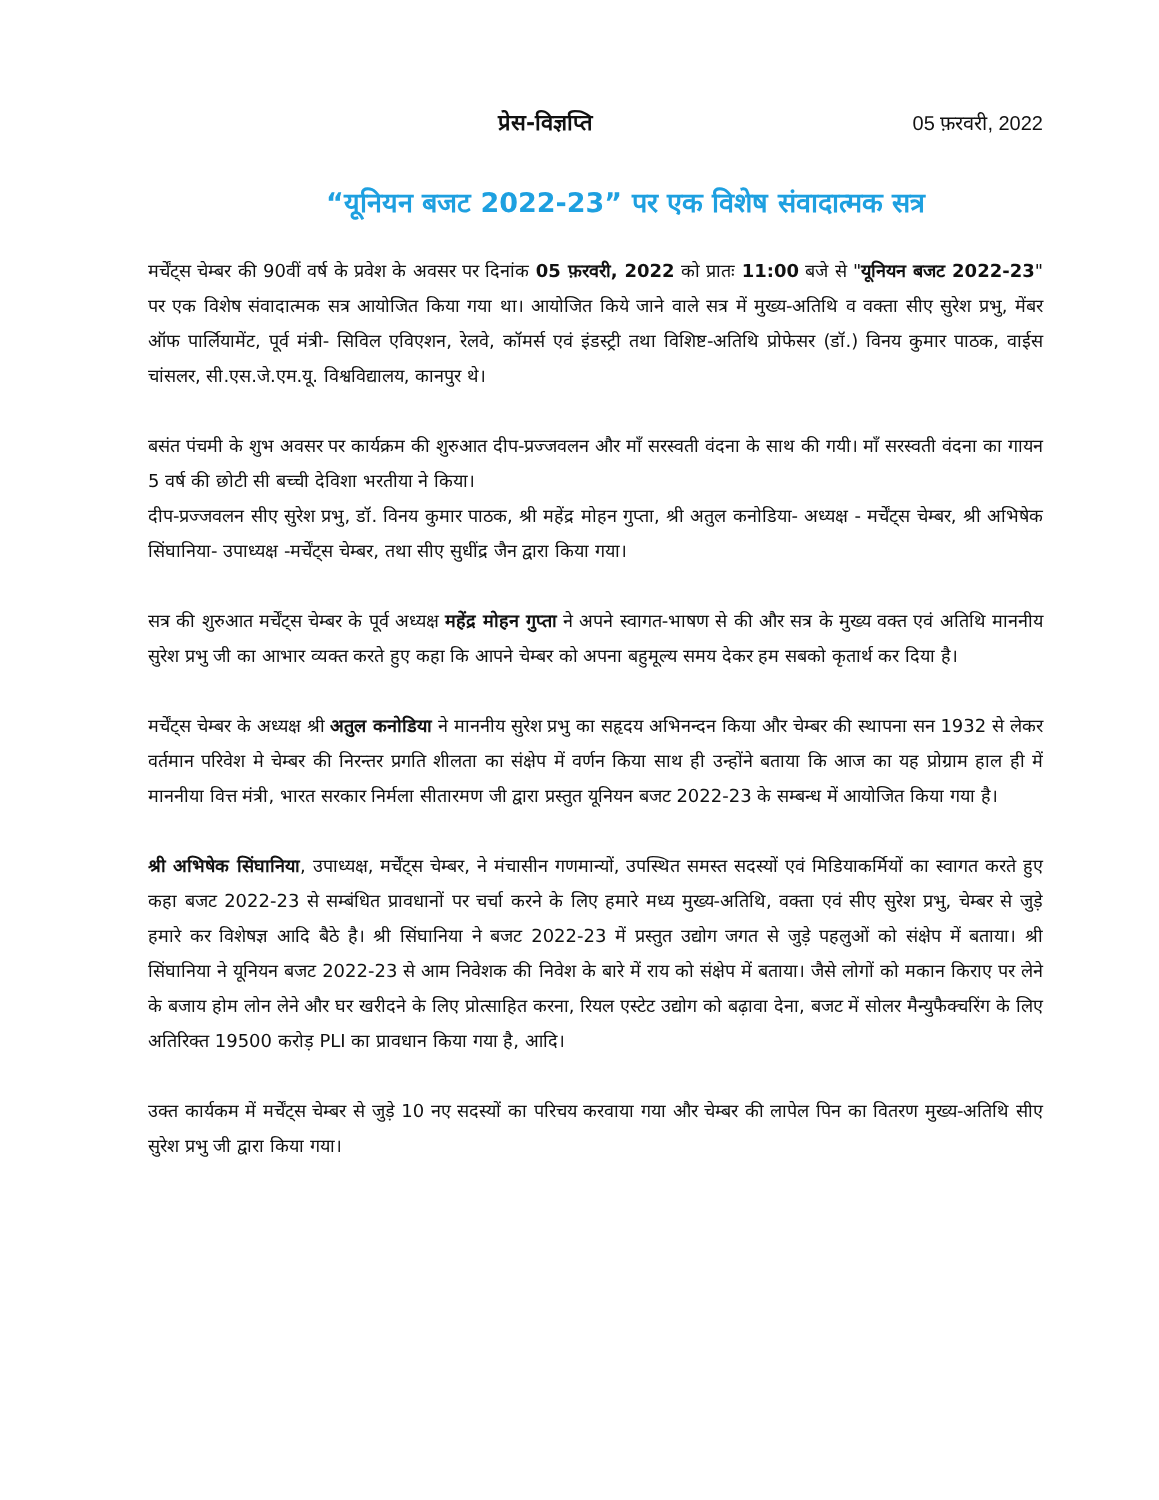प्रेस-विज्ञप्ति 05 फ़रवरी, 2022
“यूनियन बजट 2022-23” पर एक विशेष संवादात्मक सत्र
मर्चेंट्स चेम्बर की 90वीं वर्ष के प्रवेश के अवसर पर दिनांक 05 फ़रवरी, 2022 को प्रातः 11:00 बजे से "यूनियन बजट 2022-23" पर एक विशेष संवादात्मक सत्र आयोजित किया गया था। आयोजित किये जाने वाले सत्र में मुख्य-अतिथि व वक्ता सीए सुरेश प्रभु, मेंबर ऑफ पार्लियामेंट, पूर्व मंत्री- सिविल एविएशन, रेलवे, कॉमर्स एवं इंडस्ट्री तथा विशिष्ट-अतिथि प्रोफेसर (डॉ.) विनय कुमार पाठक, वाईस चांसलर, सी.एस.जे.एम.यू. विश्वविद्यालय, कानपुर थे।
बसंत पंचमी के शुभ अवसर पर कार्यक्रम की शुरुआत दीप-प्रज्जवलन और माँ सरस्वती वंदना के साथ की गयी। माँ सरस्वती वंदना का गायन 5 वर्ष की छोटी सी बच्ची देविशा भरतीया ने किया।
दीप-प्रज्जवलन सीए सुरेश प्रभु, डॉ. विनय कुमार पाठक, श्री महेंद्र मोहन गुप्ता, श्री अतुल कनोडिया- अध्यक्ष - मर्चेंट्स चेम्बर, श्री अभिषेक सिंघानिया- उपाध्यक्ष -मर्चेंट्स चेम्बर, तथा सीए सुधींद्र जैन द्वारा किया गया।
सत्र की शुरुआत मर्चेंट्स चेम्बर के पूर्व अध्यक्ष महेंद्र मोहन गुप्ता ने अपने स्वागत-भाषण से की और सत्र के मुख्य वक्त एवं अतिथि माननीय सुरेश प्रभु जी का आभार व्यक्त करते हुए कहा कि आपने चेम्बर को अपना बहुमूल्य समय देकर हम सबको कृतार्थ कर दिया है।
मर्चेंट्स चेम्बर के अध्यक्ष श्री अतुल कनोडिया ने माननीय सुरेश प्रभु का सहृदय अभिनन्दन किया और चेम्बर की स्थापना सन 1932 से लेकर वर्तमान परिवेश मे चेम्बर की निरन्तर प्रगति शीलता का संक्षेप में वर्णन किया साथ ही उन्होंने बताया कि आज का यह प्रोग्राम हाल ही में माननीया वित्त मंत्री, भारत सरकार निर्मला सीतारमण जी द्वारा प्रस्तुत यूनियन बजट 2022-23 के सम्बन्ध में आयोजित किया गया है।
श्री अभिषेक सिंघानिया, उपाध्यक्ष, मर्चेंट्स चेम्बर, ने मंचासीन गणमान्यों, उपस्थित समस्त सदस्यों एवं मिडियाकर्मियों का स्वागत करते हुए कहा बजट 2022-23 से सम्बंधित प्रावधानों पर चर्चा करने के लिए हमारे मध्य मुख्य-अतिथि, वक्ता एवं सीए सुरेश प्रभु, चेम्बर से जुड़े हमारे कर विशेषज्ञ आदि बैठे है। श्री सिंघानिया ने बजट 2022-23 में प्रस्तुत उद्योग जगत से जुड़े पहलुओं को संक्षेप में बताया। श्री सिंघानिया ने यूनियन बजट 2022-23 से आम निवेशक की निवेश के बारे में राय को संक्षेप में बताया। जैसे लोगों को मकान किराए पर लेने के बजाय होम लोन लेने और घर खरीदने के लिए प्रोत्साहित करना, रियल एस्टेट उद्योग को बढ़ावा देना, बजट में सोलर मैन्युफैक्चरिंग के लिए अतिरिक्त 19500 करोड़ PLI का प्रावधान किया गया है, आदि।
उक्त कार्यकम में मर्चेंट्स चेम्बर से जुड़े 10 नए सदस्यों का परिचय करवाया गया और चेम्बर की लापेल पिन का वितरण मुख्य-अतिथि सीए सुरेश प्रभु जी द्वारा किया गया।